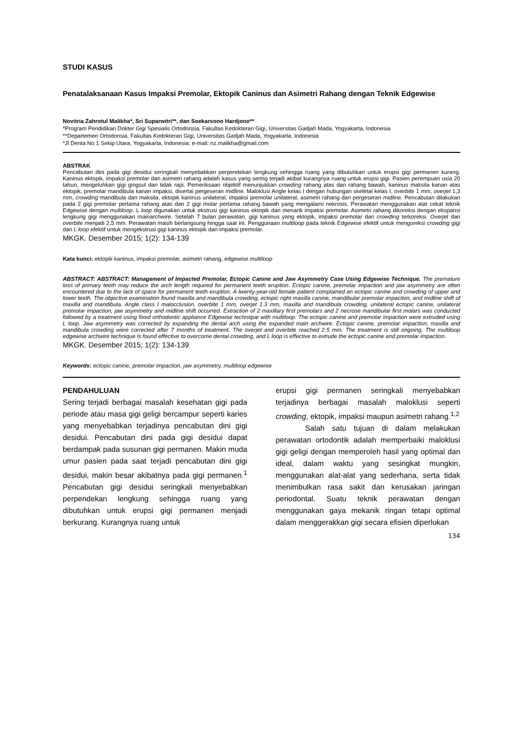STUDI KASUS
Penatalaksanaan Kasus Impaksi Premolar, Ektopik Caninus dan Asimetri Rahang dengan Teknik Edgewise
Novitria Zahrotul Malikha*, Sri Suparwitri**, dan Soekarsono Hardjono**
*Program Pendidikan Dokter Gigi Spesialis Ortodonsia, Fakultas Kedokteran Gigi, Universitas Gadjah Mada, Yogyakarta, Indonesia
**Departemen Ortodonsia, Fakultas Kedokteran Gigi, Universitas Gadjah Mada, Yogyakarta, Indonesia
*Jl Denta No 1 Sekip Utara, Yogyakarta, Indonesia; e-mail: nz.malikha@gmail.com
ABSTRAK
Pencabutan dini pada gigi desidui seringkali menyebabkan perpendekan lengkung sehingga ruang yang dibutuhkan untuk erupsi gigi permanen kurang. Kaninus ektopik, impaksi premolar dan asimetri rahang adalah kasus yang sering terjadi akibat kurangnya ruang untuk erupsi gigi. Pasien perempuan usia 20 tahun, mengeluhkan gigi gingsul dan tidak rapi. Pemeriksaan objektif menunjukkan crowding rahang atas dan rahang bawah, kaninus maksila kanan atas ektopik, premolar mandibula kanan impaksi, disertai pergeseran midline. Maloklusi Angle kelas I dengan hubungan skeletal kelas I, overbite 1 mm, overjet 1,3 mm, crowding mandibula dan maksila, ektopik kaninus unilateral, impaksi premolar unilateral, asimetri rahang dan pergeseran midline. Pencabutan dilakukan pada 2 gigi premolar pertama rahang atas dan 2 gigi molar pertama rahang bawah yang mengalami nekrosis. Perawatan menggunakan alat cekat teknik Edgewise dengan multiloop. L loop digunakan untuk ekstrusi gigi kaninus ektopik dan menarik impaksi premolar. Asimetri rahang dikoreksi dengan ekspansi lengkung gigi menggunakan mainarchwire. Setelah 7 bulan perawatan, gigi kaninus yang ektopik, impaksi premolar dan crowding terkoreksi. Overjet dan overbite menjadi 2,5 mm. Perawatan masih berlangsung hingga saat ini. Penggunaan multiloop pada teknik Edgewise efektif untuk mengoreksi crowding gigi dan L loop efektif untuk mengekstrusi gigi kaninus ektopik dan impaksi premolar.
MKGK. Desember 2015; 1(2): 134-139
Kata kunci: ektopik kaninus, impaksi premolar, asimetri rahang, edgewise multiloop
ABSTRACT: ABSTRACT: Management of Impacted Premolar, Ectopic Canine and Jaw Asymmetry Case Using Edgewise Technique. The premature loss of primary teeth may reduce the arch length required for permanent teeth eruption. Ectopic canine, premolar impaction and jaw asymmetry are often encountered due to the lack of space for permanent teeth eruption. A twenty-year-old female patient complained an ectopic canine and crowding of upper and lower teeth. The objective examination found maxilla and mandibula crowding, ectopic right maxilla canine, mandibular premolar impaction, and midline shift of maxilla and mandibula. Angle class I malocclusion, overbite 1 mm, overjet 1.3 mm, maxilla and mandibula crowding, unilateral ectopic canine, unilateral premolar impaction, jaw asymmetry and midline shift occurred. Extraction of 2 maxillary first premolars and 2 necrose mandibular first molars was conducted followed by a treatment using fixed orthodontic appliance Edgewise technique with multiloop. The ectopic canine and premolar impaction were extruded using L loop. Jaw asymmetry was corrected by expanding the dental arch using the expanded main archwire. Ectopic canine, premolar impaction, maxilla and mandibula crowding were corrected after 7 months of treatment. The overjet and overbite reached 2.5 mm. The treatment is still ongoing. The multiloop edgewise archwire technique is found effective to overcome dental crowding, and L loop is effective to extrude the ectopic canine and premolar impaction.
MKGK. Desember 2015; 1(2): 134-139
Keywords: ectopic canine, premolar impaction, jaw asymmetry, multiloop edgewise
PENDAHULUAN
Sering terjadi berbagai masalah kesehatan gigi pada periode atau masa gigi geligi bercampur seperti karies yang menyebabkan terjadinya pencabutan dini gigi desidui. Pencabutan dini pada gigi desidui dapat berdampak pada susunan gigi permanen. Makin muda umur pasien pada saat terjadi pencabutan dini gigi desidui, makin besar akibatnya pada gigi permanen.<sup>1</sup> Pencabutan gigi desidui seringkali menyebabkan perpendekan lengkung sehingga ruang yang dibutuhkan untuk erupsi gigi permanen menjadi berkurang. Kurangnya ruang untuk
erupsi gigi permanen seringkali menyebabkan terjadinya berbagai masalah maloklusi seperti crowding, ektopik, impaksi maupun asimetri rahang.<sup>1,2</sup>
Salah satu tujuan di dalam melakukan perawatan ortodontik adalah memperbaiki maloklusi gigi geligi dengan memperoleh hasil yang optimal dan ideal, dalam waktu yang sesingkat mungkin, menggunakan alat-alat yang sederhana, serta tidak menimbulkan rasa sakit dan kerusakan jaringan periodontal. Suatu teknik perawatan dengan menggunakan gaya mekanik ringan tetapi optimal dalam menggerakkan gigi secara efisien diperlukan
134